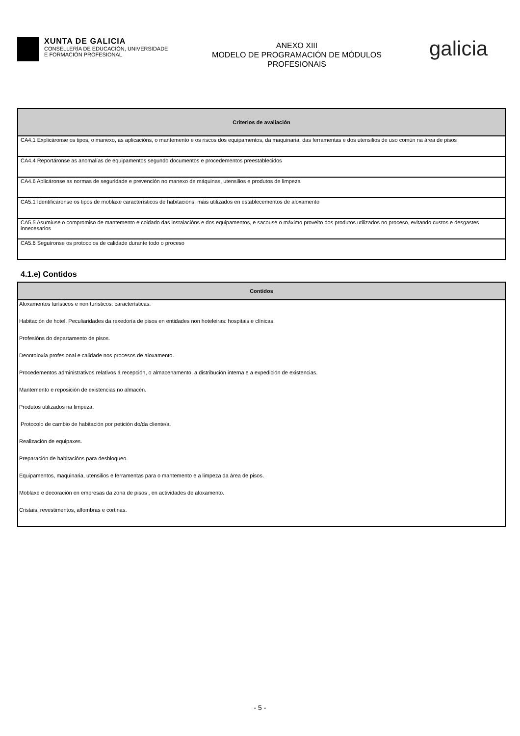XUNTA DE GALICIA
CONSELLERÍA DE EDUCACIÓN, UNIVERSIDADE
E FORMACIÓN PROFESIONAL
ANEXO XIII
MODELO DE PROGRAMACIÓN DE MÓDULOS
PROFESIONAIS
galicia
| Criterios de avaliación |
| --- |
| CA4.1 Explicáronse os tipos, o manexo, as aplicacións, o mantemento e os riscos dos equipamentos, da maquinaria, das ferramentas e dos utensilios de uso común na área de pisos |
| CA4.4 Reportáronse as anomalías de equipamentos segundo documentos e procedementos preestablecidos |
| CA4.6 Aplicáronse as normas de seguridade e prevención no manexo de máquinas, utensilios e produtos de limpeza |
| CA5.1 Identificáronse os tipos de moblaxe característicos de habitacións, máis utilizados en establecementos de aloxamento |
| CA5.5 Asumiuse o compromiso de mantemento e coidado das instalacións e dos equipamentos, e sacouse o máximo proveito dos produtos utilizados no proceso, evitando custos e desgastes innecesarios |
| CA5.6 Seguíronse os protocolos de calidade durante todo o proceso |
4.1.e) Contidos
| Contidos |
| --- |
| Aloxamentos turísticos e non turísticos: características. |
| Habitación de hotel. Peculiaridades da rexedoría de pisos en entidades non hoteleiras: hospitais e clínicas. |
| Profesións do departamento de pisos. |
| Deontoloxía profesional e calidade nos procesos de aloxamento. |
| Procedementos administrativos relativos á recepción, o almacenamento, a distribución interna e a expedición de existencias. |
| Mantemento e reposición de existencias no almacén. |
| Produtos utilizados na limpeza. |
| Protocolo de cambio de habitación por petición do/da cliente/a. |
| Realización de equipaxes. |
| Preparación de habitacións para desbloqueo. |
| Equipamentos, maquinaria, utensilios e ferramentas para o mantemento e a limpeza da área de pisos. |
| Moblaxe e decoración en empresas da zona de pisos , en actividades de aloxamento. |
| Cristais, revestimentos, alfombras e cortinas. |
- 5 -